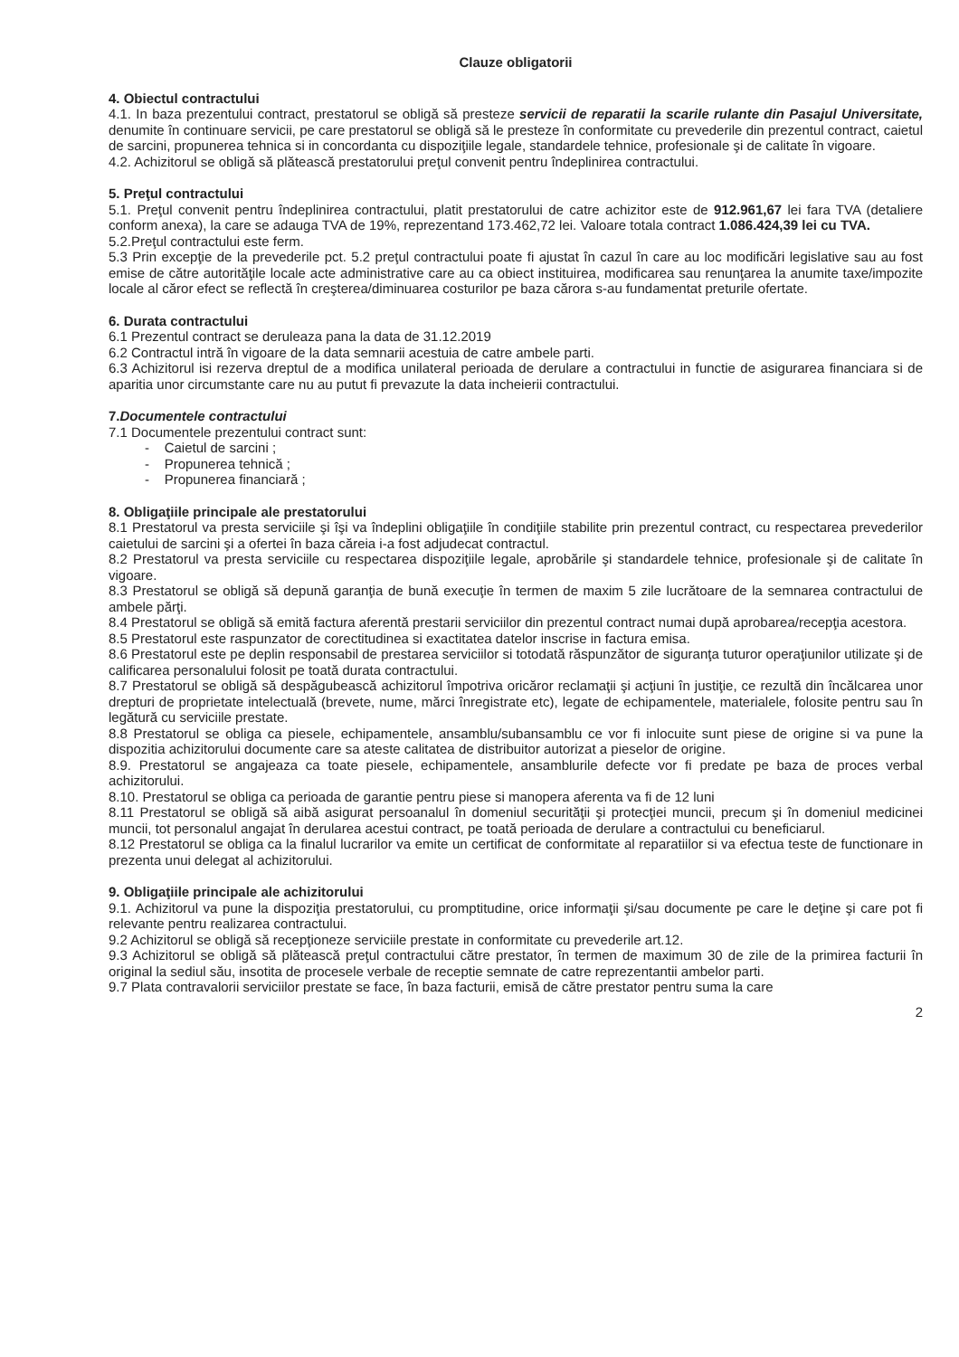Clauze obligatorii
4. Obiectul contractului
4.1. In baza prezentului contract, prestatorul se obligă să presteze servicii de reparatii la scarile rulante din Pasajul Universitate, denumite în continuare servicii, pe care prestatorul se obligă să le presteze în conformitate cu prevederile din prezentul contract, caietul de sarcini, propunerea tehnica si in concordanta cu dispoziţiile legale, standardele tehnice, profesionale şi de calitate în vigoare.
4.2. Achizitorul se obligă să plătească prestatorului preţul convenit pentru îndeplinirea contractului.
5. Preţul contractului
5.1. Preţul convenit pentru îndeplinirea contractului, platit prestatorului de catre achizitor este de 912.961,67 lei fara TVA (detaliere conform anexa), la care se adauga TVA de 19%, reprezentand 173.462,72 lei. Valoare totala contract 1.086.424,39 lei cu TVA.
5.2.Preţul contractului este ferm.
5.3 Prin excepţie de la prevederile pct. 5.2 preţul contractului poate fi ajustat în cazul în care au loc modificări legislative sau au fost emise de către autorităţile locale acte administrative care au ca obiect instituirea, modificarea sau renunţarea la anumite taxe/impozite locale al căror efect se reflectă în creşterea/diminuarea costurilor pe baza cărora s-au fundamentat preturile ofertate.
6. Durata contractului
6.1 Prezentul contract se deruleaza pana la data de 31.12.2019
6.2 Contractul intră în vigoare de la data semnarii acestuia de catre ambele parti.
6.3 Achizitorul isi rezerva dreptul de a modifica unilateral perioada de derulare a contractului in functie de asigurarea financiara si de aparitia unor circumstante care nu au putut fi prevazute la data incheierii contractului.
7.Documentele contractului
7.1 Documentele prezentului contract sunt:
- Caietul de sarcini ;
- Propunerea tehnică ;
- Propunerea financiară ;
8. Obligaţiile principale ale prestatorului
8.1 Prestatorul va presta serviciile şi îşi va îndeplini obligaţiile în condiţiile stabilite prin prezentul contract, cu respectarea prevederilor caietului de sarcini şi a ofertei în baza căreia i-a fost adjudecat contractul.
8.2 Prestatorul va presta serviciile cu respectarea dispoziţiile legale, aprobările şi standardele tehnice, profesionale şi de calitate în vigoare.
8.3 Prestatorul se obligă să depună garanţia de bună execuţie în termen de maxim 5 zile lucrătoare de la semnarea contractului de ambele părţi.
8.4 Prestatorul se obligă să emită factura aferentă prestarii serviciilor din prezentul contract numai după aprobarea/recepţia acestora.
8.5 Prestatorul este raspunzator de corectitudinea si exactitatea datelor inscrise in factura emisa.
8.6 Prestatorul este pe deplin responsabil de prestarea serviciilor si totodată răspunzător de siguranţa tuturor operaţiunilor utilizate şi de calificarea personalului folosit pe toată durata contractului.
8.7 Prestatorul se obligă să despăgubească achizitorul împotriva oricăror reclamaţii şi acţiuni în justiţie, ce rezultă din încălcarea unor drepturi de proprietate intelectuală (brevete, nume, mărci înregistrate etc), legate de echipamentele, materialele, folosite pentru sau în legătură cu serviciile prestate.
8.8 Prestatorul se obliga ca piesele, echipamentele, ansamblu/subansamblu ce vor fi inlocuite sunt piese de origine si va pune la dispozitia achizitorului documente care sa ateste calitatea de distribuitor autorizat a pieselor de origine.
8.9. Prestatorul se angajeaza ca toate piesele, echipamentele, ansamblurile defecte vor fi predate pe baza de proces verbal achizitorului.
8.10. Prestatorul se obliga ca perioada de garantie pentru piese si manopera aferenta va fi de 12 luni
8.11 Prestatorul se obligă să aibă asigurat persoanalul în domeniul securităţii şi protecţiei muncii, precum şi în domeniul medicinei muncii, tot personalul angajat în derularea acestui contract, pe toată perioada de derulare a contractului cu beneficiarul.
8.12 Prestatorul se obliga ca la finalul lucrarilor va emite un certificat de conformitate al reparatiilor si va efectua teste de functionare in prezenta unui delegat al achizitorului.
9. Obligaţiile principale ale achizitorului
9.1. Achizitorul va pune la dispoziţia prestatorului, cu promptitudine, orice informaţii şi/sau documente pe care le deţine şi care pot fi relevante pentru realizarea contractului.
9.2 Achizitorul se obligă să recepţioneze serviciile prestate in conformitate cu prevederile art.12.
9.3 Achizitorul se obligă să plătească preţul contractului către prestator, în termen de maximum 30 de zile de la primirea facturii în original la sediul său, insotita de procesele verbale de receptie semnate de catre reprezentantii ambelor parti.
9.7 Plata contravalorii serviciilor prestate se face, în baza facturii, emisă de către prestator pentru suma la care
2